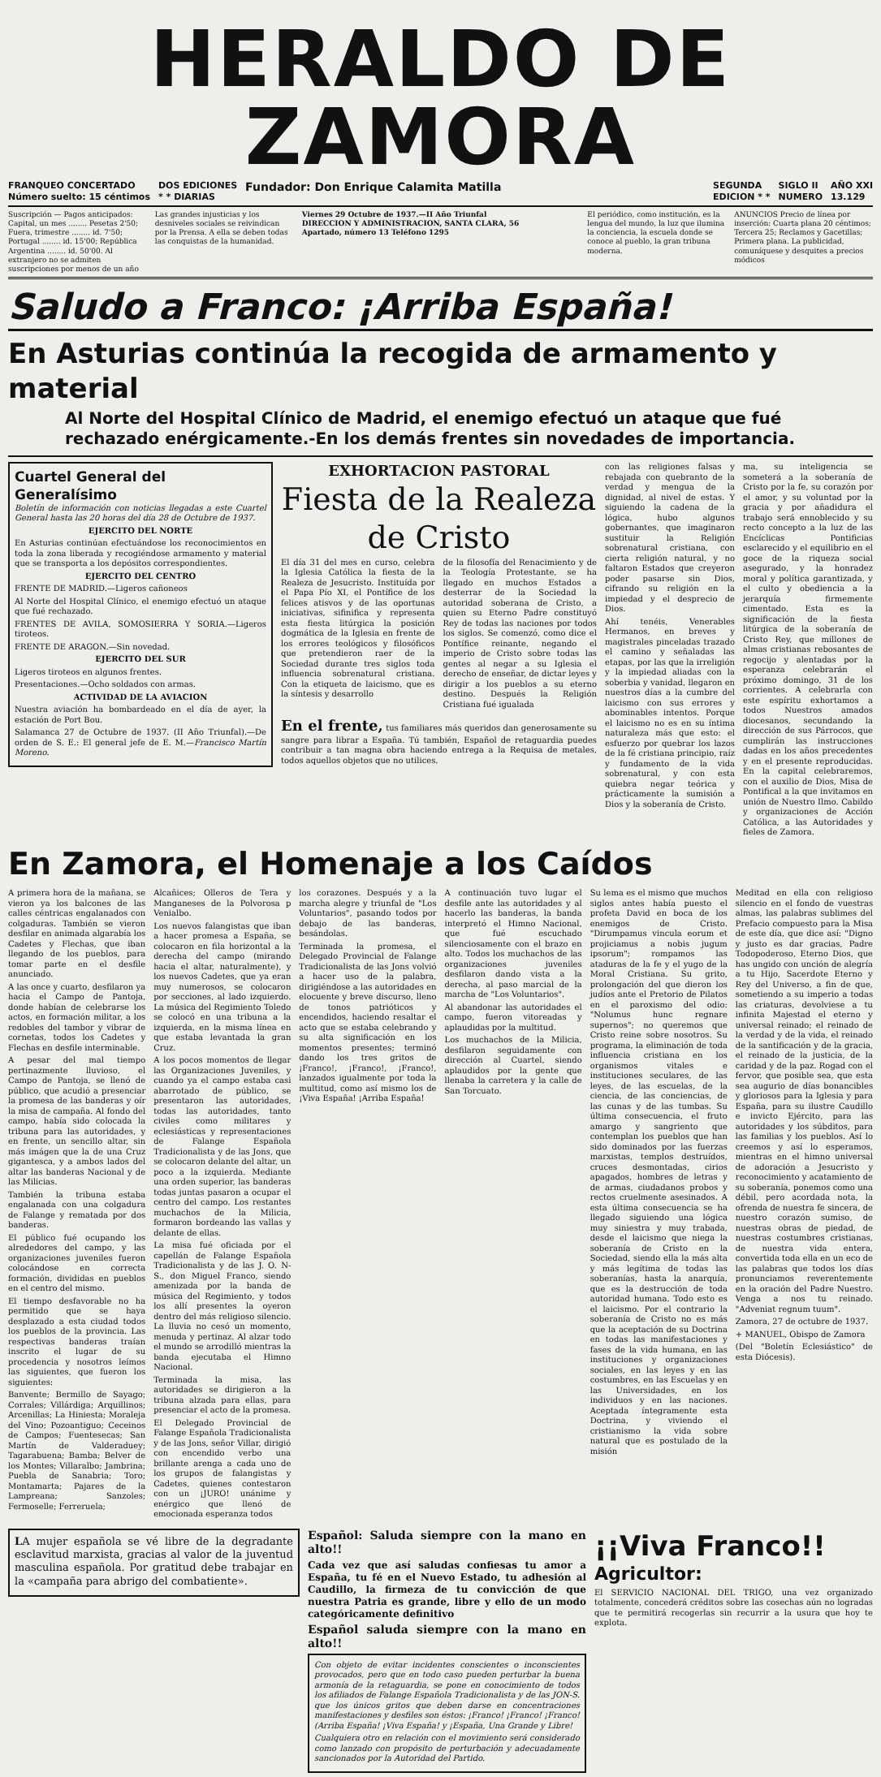HERALDO DE ZAMORA
FRANQUEO CONCERTADO
Número suelto: 15 céntimos
DOS EDICIONES
* * DIARIAS
Fundador: Don Enrique Calamita Matilla
SEGUNDA
EDICION * *
SIGLO II
NUMERO
AÑO XXI
13.129
Suscripción — Pagos anticipados: Capital, un mes ........ Pesetas 2'50; Fuera, trimestre ........ id. 7'50; Portugal ........ id. 15'00; República Argentina ........ id. 50'00. Al extranjero no se admiten suscripciones por menos de un año
Las grandes injusticias y los desniveles sociales se reivindican por la Prensa. A ella se deben todas las conquistas de la humanidad.
Viernes 29 Octubre de 1937.—II Año Triunfal
DIRECCION Y ADMINISTRACION, SANTA CLARA, 56
Apartado, número 13 Teléfono 1295
El periódico, como institución, es la lengua del mundo, la luz que ilumina la conciencia, la escuela donde se conoce al pueblo, la gran tribuna moderna.
ANUNCIOS Precio de línea por inserción: Cuarta plana 20 céntimos; Tercera 25; Reclamos y Gacetillas; Primera plana. La publicidad, comuníquese y desquites a precios módicos
Saludo a Franco: ¡Arriba España!
En Asturias continúa la recogida de armamento y material
Al Norte del Hospital Clínico de Madrid, el enemigo efectuó un ataque que fué rechazado enérgicamente.-En los demás frentes sin novedades de importancia.
Cuartel General del Generalísimo
Boletín de información con noticias llegadas a este Cuartel General hasta las 20 horas del día 28 de Octubre de 1937.
EJERCITO DEL NORTE
En Asturias continúan efectuándose los reconocimientos en toda la zona liberada y recogiéndose armamento y material que se transporta a los depósitos correspondientes.
EJERCITO DEL CENTRO
FRENTE DE MADRID.—Ligeros cañoneos
Al Norte del Hospital Clínico, el enemigo efectuó un ataque que fué rechazado.
FRENTES DE AVILA, SOMOSIERRA Y SORIA.—Ligeros tiroteos.
FRENTE DE ARAGON.—Sin novedad.
EJERCITO DEL SUR
Ligeros tiroteos en algunos frentes.
Presentaciones.—Ocho soldados con armas.
ACTIVIDAD DE LA AVIACION
Nuestra aviación ha bombardeado en el día de ayer, la estación de Port Bou.
Salamanca 27 de Octubre de 1937. (II Año Triunfal).—De orden de S. E.: El general jefe de E. M.—Francisco Martín Moreno.
EXHORTACION PASTORAL
Fiesta de la Realeza de Cristo
El día 31 del mes en curso, celebra la Iglesia Católica la fiesta de la Realeza de Jesucristo. Instituída por el Papa Pío XI, el Pontífice de los felices atisvos y de las oportunas iniciativas, sifinifica y representa esta fiesta litúrgica la posición dogmática de la Iglesia en frente de los errores teológicos y filosóficos que pretendieron raer de la Sociedad durante tres siglos toda influencia sobrenatural cristiana. Con la etiqueta de laicismo, que es la síntesis y desarrollo
de la filosofía del Renacimiento y de la Teología Protestante, se ha llegado en muchos Estados a desterrar de la Sociedad la autoridad soberana de Cristo, a quien su Eterno Padre constituyó Rey de todas las naciones por todos los siglos. Se comenzó, como dice el Pontífice reinante, negando el imperio de Cristo sobre todas las gentes al negar a su Iglesia el derecho de enseñar, de dictar leyes y dirigir a los pueblos a su eterno destino. Después la Religión Cristiana fué igualada
En el frente, tus familiares más queridos dan generosamente su sangre para librar a España. Tú también, Español de retaguardia puedes contribuir a tan magna obra haciendo entrega a la Requisa de metales, todos aquellos objetos que no utilices.
con las religiones falsas y rebajada con quebranto de la verdad y mengua de la dignidad, al nivel de estas. Y siguiendo la cadena de la lógica, hubo algunos gobernantes, que imaginaron sustituir la Religión sobrenatural cristiana, con cierta religión natural, y no faltaron Estados que creyeron poder pasarse sin Dios, cifrando su religión en la impiedad y el desprecio de Dios.
Ahí tenéis, Venerables Hermanos, en breves y magistrales pinceladas trazado el camino y señaladas las etapas, por las que la irreligión y la impiedad aliadas con la soberbia y vanidad, llegaron en nuestros días a la cumbre del laicismo con sus errores y abominables intentos. Porque el laicismo no es en su íntima naturaleza más que esto: el esfuerzo por quebrar los lazos de la fé cristiana principio, raíz y fundamento de la vida sobrenatural, y con esta quiebra negar teórica y prácticamente la sumisión a Dios y la soberanía de Cristo.
ma, su inteligencia se someterá a la soberanía de Cristo por la fe, su corazón por el amor, y su voluntad por la gracia y por añadidura el trabajo será ennoblecido y su recto concepto a la luz de las Encíclicas Pontificias esclarecido y el equilibrio en el goce de la riqueza social asegurado, y la honradez moral y política garantizada, y el culto y obediencia a la jerarquía firmemente cimentado. Esta es la significación de la fiesta litúrgica de la soberanía de Cristo Rey, que millones de almas cristianas rebosantes de regocijo y alentadas por la esperanza celebrarán el próximo domingo, 31 de los corrientes. A celebrarla con este espíritu exhortamos a todos Nuestros amados diocesanos, secundando la dirección de sus Párrocos, que cumplirán las instrucciones dadas en los años precedentes y en el presente reproducidas. En la capital celebraremos, con el auxilio de Dios, Misa de Pontifical a la que invitamos en unión de Nuestro Ilmo. Cabildo y organizaciones de Acción Católica, a las Autoridades y fieles de Zamora.
En Zamora, el Homenaje a los Caídos
A primera hora de la mañana, se vieron ya los balcones de las calles céntricas engalanados con colgaduras. También se vieron desfilar en animada algarabía los Cadetes y Flechas, que iban llegando de los pueblos, para tomar parte en el desfile anunciado.
A las once y cuarto, desfilaron ya hacia el Campo de Pantoja, donde habían de celebrarse los actos, en formación militar, a los redobles del tambor y vibrar de cornetas, todos los Cadetes y Flechas en desfile interminable.
A pesar del mal tiempo pertinazmente lluvioso, el Campo de Pantoja, se llenó de público, que acudió a presenciar la promesa de las banderas y oír la misa de campaña. Al fondo del campo, había sido colocada la tribuna para las autoridades, y en frente, un sencillo altar, sin más imágen que la de una Cruz gigantesca, y a ambos lados del altar las banderas Nacional y de las Milicias.
También la tribuna estaba engalanada con una colgadura de Falange y rematada por dos banderas.
El público fué ocupando los alrededores del campo, y las organizaciones juveniles fueron colocándose en correcta formación, divididas en pueblos en el centro del mismo.
El tiempo desfavorable no ha permitido que se haya desplazado a esta ciudad todos los pueblos de la provincia. Las respectivas banderas traían inscrito el lugar de su procedencia y nosotros leímos las siguientes, que fueron los siguientes:
Banvente; Bermillo de Sayago; Corrales; Villárdiga; Arquillinos; Arcenillas; La Hiniesta; Moraleja del Vino; Pozoantiguo; Ceceinos de Campos; Fuentesecas; San Martín de Valderaduey; Tagarabuena; Bamba; Belver de los Montes; Villaralbo; Jambrina; Puebla de Sanabria; Toro; Montamarta; Pajares de la Lampreana; Sanzoles; Fermoselle; Ferreruela;
Alcañices; Olleros de Tera y Manganeses de la Polvorosa p Venialbo.
Los nuevos falangistas que iban a hacer promesa a España, se colocaron en fila horizontal a la derecha del campo (mirando hacia el altar, naturalmente), y los nuevos Cadetes, que ya eran muy numerosos, se colocaron por secciones, al lado izquierdo. La música del Regimiento Toledo se colocó en una tribuna a la izquierda, en la misma línea en que estaba levantada la gran Cruz.
A los pocos momentos de llegar las Organizaciones Juveniles, y cuando ya el campo estaba casi abarrotado de público, se presentaron las autoridades, todas las autoridades, tanto civiles como militares y eclesiásticas y representaciones de Falange Española Tradicionalista y de las Jons, que se colocaron delante del altar, un poco a la izquierda. Mediante una orden superior, las banderas todas juntas pasaron a ocupar el centro del campo. Los restantes muchachos de la Milicia, formaron bordeando las vallas y delante de ellas.
La misa fué oficiada por el capellán de Falange Española Tradicionalista y de las J. O. N-S., don Miguel Franco, siendo amenizada por la banda de música del Regimiento, y todos los allí presentes la oyeron dentro del más religioso silencio. La lluvia no cesó un momento, menuda y pertinaz. Al alzar todo el mundo se arrodilló mientras la banda ejecutaba el Himno Nacional.
Terminada la misa, las autoridades se dirigieron a la tribuna alzada para ellas, para presenciar el acto de la promesa.
El Delegado Provincial de Falange Española Tradicionalista y de las Jons, señor Villar, dirigió con encendido verbo una brillante arenga a cada uno de los grupos de falangistas y Cadetes, quienes contestaron con un ¡JURO! unánime y enérgico que llenó de emocionada esperanza todos
los corazones. Después y a la marcha alegre y triunfal de "Los Voluntarios", pasando todos por debajo de las banderas, besándolas.
Terminada la promesa, el Delegado Provincial de Falange Tradicionalista de las Jons volvió a hacer uso de la palabra, dirigiéndose a las autoridades en elocuente y breve discurso, lleno de tonos patrióticos y encendidos, haciendo resaltar el acto que se estaba celebrando y su alta significación en los momentos presentes; terminó dando los tres gritos de ¡Franco!, ¡Franco!, ¡Franco!, lanzados igualmente por toda la multitud, como así mismo los de ¡Viva España! ¡Arriba España!
A continuación tuvo lugar el desfile ante las autoridades y al hacerlo las banderas, la banda interpretó el Himno Nacional, que fué escuchado silenciosamente con el brazo en alto. Todos los muchachos de las organizaciones juveniles desfilaron dando vista a la derecha, al paso marcial de la marcha de "Los Voluntarios".
Al abandonar las autoridades el campo, fueron vitoreadas y aplaudidas por la multitud.
Los muchachos de la Milicia, desfilaron seguidamente con dirección al Cuartel, siendo aplaudidos por la gente que llenaba la carretera y la calle de San Torcuato.
Su lema es el mismo que muchos siglos antes había puesto el profeta David en boca de los enemigos de Cristo. "Dirumpamus vincula eorum et projiciamus a nobis jugum ipsorum"; rompamos las ataduras de la fe y el yugo de la Moral Cristiana. Su grito, prolongación del que dieron los judíos ante el Pretorio de Pilatos en el paroxismo del odio: "Nolumus hunc regnare supernos"; no queremos que Cristo reine sobre nosotros. Su programa, la eliminación de toda influencia cristiana en los organismos vitales e instituciones seculares, de las leyes, de las escuelas, de la ciencia, de las conciencias, de las cunas y de las tumbas. Su última consecuencia, el fruto amargo y sangriento que contemplan los pueblos que han sido dominados por las fuerzas marxistas, templos destruídos, cruces desmontadas, cirios apagados, hombres de letras y de armas, ciudadanos probos y rectos cruelmente asesinados. A esta última consecuencia se ha llegado siguiendo una lógica muy siniestra y muy trabada, desde el laicismo que niega la soberanía de Cristo en la Sociedad, siendo ella la más alta y más legítima de todas las soberanías, hasta la anarquía, que es la destrucción de toda autoridad humana. Todo esto es el laicismo. Por el contrario la soberanía de Cristo no es más que la aceptación de su Doctrina en todas las manifestaciones y fases de la vida humana, en las instituciones y organizaciones sociales, en las leyes y en las costumbres, en las Escuelas y en las Universidades, en los individuos y en las naciones. Aceptada íntegramente esta Doctrina, y viviendo el cristianismo la vida sobre natural que es postulado de la misión
Meditad en ella con religioso silencio en el fondo de vuestras almas, las palabras sublimes del Prefacio compuesto para la Misa de este día, que dice así: "Digno y justo es dar gracias, Padre Todopoderoso, Eterno Dios, que has ungido con unción de alegría a tu Hijo, Sacerdote Eterno y Rey del Universo, a fin de que, sometiendo a su imperio a todas las criaturas, devolviese a tu infinita Majestad el eterno y universal reinado; el reinado de la verdad y de la vida, el reinado de la santificación y de la gracia, el reinado de la justicia, de la caridad y de la paz. Rogad con el fervor, que posible sea, que esta sea augurio de días bonancibles y gloriosos para la Iglesia y para España, para su ilustre Caudillo e invicto Ejército, para las autoridades y los súbditos, para las familias y los pueblos. Así lo creemos y así lo esperamos, mientras en el himno universal de adoración a Jesucristo y reconocimiento y acatamiento de su soberanía, ponemos como una débil, pero acordada nota, la ofrenda de nuestra fe sincera, de nuestro corazón sumiso, de nuestras obras de piedad, de nuestras costumbres cristianas, de nuestra vida entera, convertida toda ella en un eco de las palabras que todos los días pronunciamos reverentemente en la oración del Padre Nuestro. Venga a nos tu reinado. "Adveniat regnum tuum".
Zamora, 27 de octubre de 1937.
+ MANUEL, Obispo de Zamora
(Del "Boletín Eclesiástico" de esta Diócesis).
LA mujer española se vé libre de la degradante esclavitud marxista, gracias al valor de la juventud masculina española. Por gratitud debe trabajar en la «campaña para abrigo del combatiente».
Español: Saluda siempre con la mano en alto!!
Cada vez que así saludas confiesas tu amor a España, tu fé en el Nuevo Estado, tu adhesión al Caudillo, la firmeza de tu convicción de que nuestra Patria es grande, libre y ello de un modo categóricamente definitivo
Español saluda siempre con la mano en alto!!
Con objeto de evitar incidentes conscientes o inconscientes provocados, pero que en todo caso pueden perturbar la buena armonía de la retaguardia, se pone en conocimiento de todos los afiliados de Falange Española Tradicionalista y de las JON-S. que los únicos gritos que deben darse en concentraciones manifestaciones y desfiles son éstos: ¡Franco! ¡Franco! ¡Franco! (Arriba España! ¡Viva España! y ¡España, Una Grande y Libre!
Cualquiera otro en relación con el movimiento será considerado como lanzado con propósito de perturbación y adecuadamente sancionados por la Autoridad del Partido.
¡¡Viva Franco!!
Agricultor:
El SERVICIO NACIONAL DEL TRIGO, una vez organizado totalmente, concederá créditos sobre las cosechas aún no logradas que te permitirá recogerlas sin recurrir a la usura que hoy te explota.